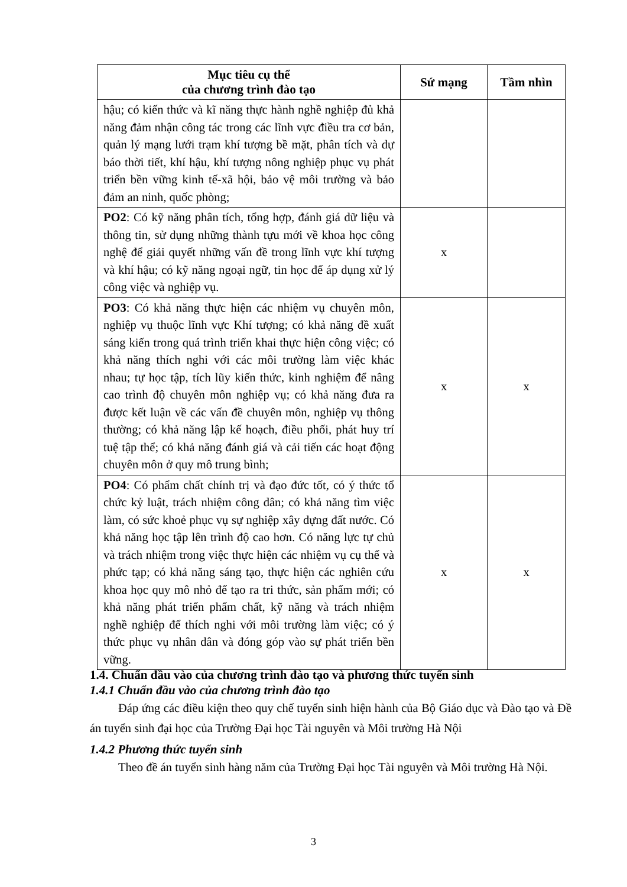| Mục tiêu cụ thể của chương trình đào tạo | Sứ mạng | Tầm nhìn |
| --- | --- | --- |
| hậu; có kiến thức và kĩ năng thực hành nghề nghiệp đủ khả năng đảm nhận công tác trong các lĩnh vực điều tra cơ bản, quản lý mạng lưới trạm khí tượng bề mặt, phân tích và dự báo thời tiết, khí hậu, khí tượng nông nghiệp phục vụ phát triển bền vững kinh tế-xã hội, bảo vệ môi trường và bảo đảm an ninh, quốc phòng; | | |
| PO2 : Có kỹ năng phân tích, tổng hợp, đánh giá dữ liệu và thông tin, sử dụng những thành tựu mới về khoa học công nghệ để giải quyết những vấn đề trong lĩnh vực khí tượng và khí hậu; có kỹ năng ngoại ngữ, tin học để áp dụng xử lý công việc và nghiệp vụ. | x | |
| PO3 : Có khả năng thực hiện các nhiệm vụ chuyên môn, nghiệp vụ thuộc lĩnh vực Khí tượng; có khả năng đề xuất sáng kiến trong quá trình triển khai thực hiện công việc; có khả năng thích nghi với các môi trường làm việc khác nhau; tự học tập, tích lũy kiến thức, kinh nghiệm để nâng cao trình độ chuyên môn nghiệp vụ; có khả năng đưa ra được kết luận về các vấn đề chuyên môn, nghiệp vụ thông thường; có khả năng lập kế hoạch, điều phối, phát huy trí tuệ tập thể; có khả năng đánh giá và cải tiến các hoạt động chuyên môn ở quy mô trung bình; | x | x |
| PO4 : Có phẩm chất chính trị và đạo đức tốt, có ý thức tổ chức kỷ luật, trách nhiệm công dân; có khả năng tìm việc làm, có sức khoẻ phục vụ sự nghiệp xây dựng đất nước. Có khả năng học tập lên trình độ cao hơn. Có năng lực tự chủ và trách nhiệm trong việc thực hiện các nhiệm vụ cụ thể và phức tạp; có khả năng sáng tạo, thực hiện các nghiên cứu khoa học quy mô nhỏ để tạo ra tri thức, sản phẩm mới; có khả năng phát triển phẩm chất, kỹ năng và trách nhiệm nghề nghiệp để thích nghi với môi trường làm việc; có ý thức phục vụ nhân dân và đóng góp vào sự phát triển bền vững. | x | x |
1.4. Chuẩn đầu vào của chương trình đào tạo và phương thức tuyển sinh
1.4.1 Chuẩn đầu vào của chương trình đào tạo
Đáp ứng các điều kiện theo quy chế tuyển sinh hiện hành của Bộ Giáo dục và Đào tạo và Đề án tuyển sinh đại học của Trường Đại học Tài nguyên và Môi trường Hà Nội
1.4.2 Phương thức tuyển sinh
Theo đề án tuyển sinh hàng năm của Trường Đại học Tài nguyên và Môi trường Hà Nội.
3